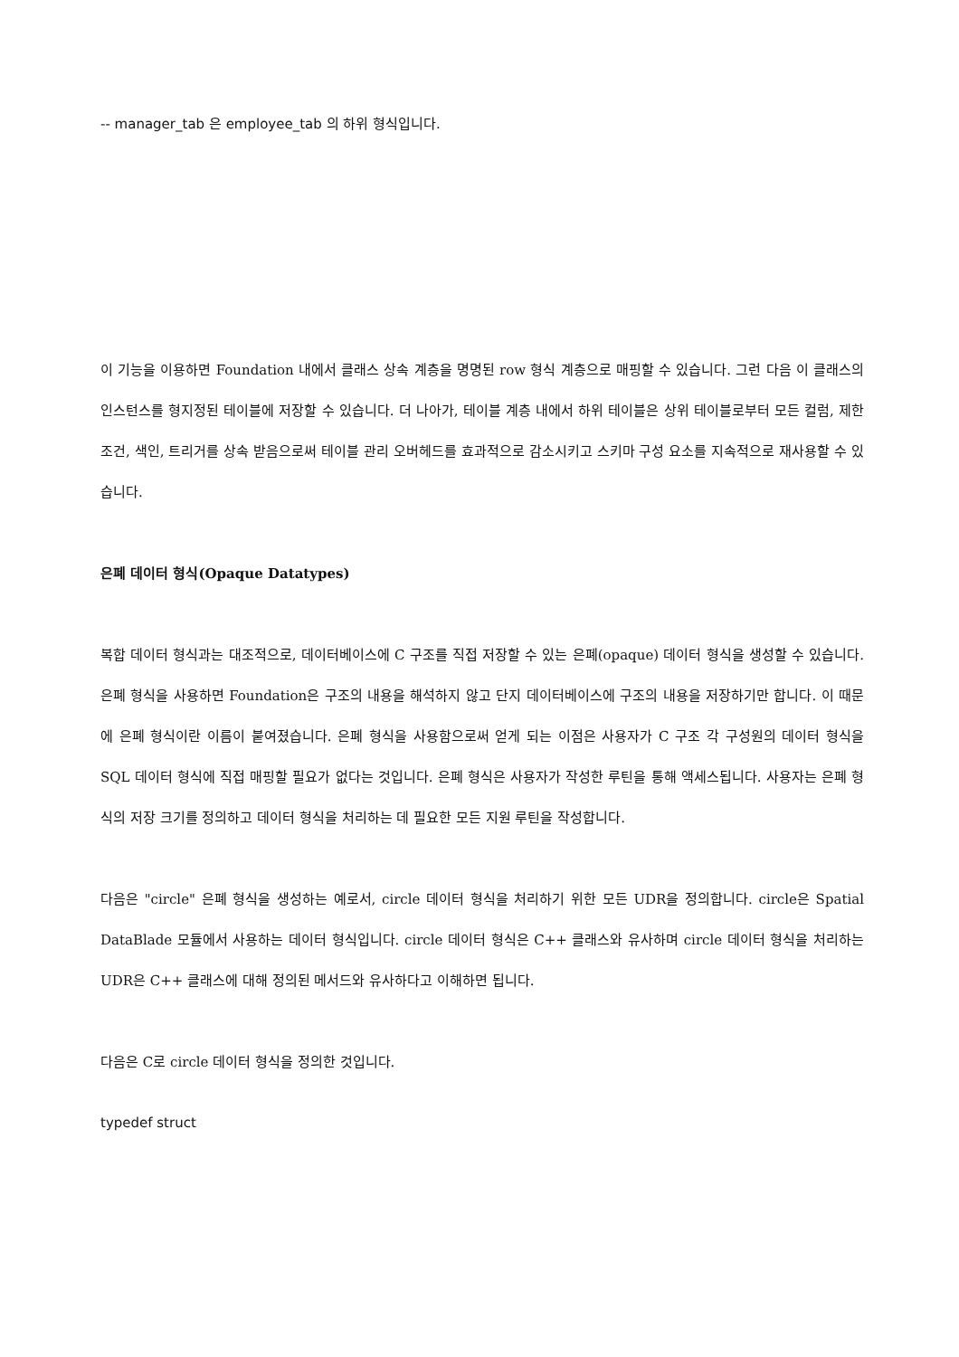-- manager_tab 은 employee_tab 의 하위 형식입니다.
이 기능을 이용하면 Foundation 내에서 클래스 상속 계층을 명명된 row 형식 계층으로 매핑할 수 있습니다. 그런 다음 이 클래스의 인스턴스를 형지정된 테이블에 저장할 수 있습니다. 더 나아가, 테이블 계층 내에서 하위 테이블은 상위 테이블로부터 모든 컬럼, 제한 조건, 색인, 트리거를 상속 받음으로써 테이블 관리 오버헤드를 효과적으로 감소시키고 스키마 구성 요소를 지속적으로 재사용할 수 있습니다.
은폐 데이터 형식(Opaque Datatypes)
복합 데이터 형식과는 대조적으로, 데이터베이스에 C 구조를 직접 저장할 수 있는 은폐(opaque) 데이터 형식을 생성할 수 있습니다. 은폐 형식을 사용하면 Foundation은 구조의 내용을 해석하지 않고 단지 데이터베이스에 구조의 내용을 저장하기만 합니다. 이 때문에 은폐 형식이란 이름이 붙여졌습니다. 은폐 형식을 사용함으로써 얻게 되는 이점은 사용자가 C 구조 각 구성원의 데이터 형식을 SQL 데이터 형식에 직접 매핑할 필요가 없다는 것입니다. 은폐 형식은 사용자가 작성한 루틴을 통해 액세스됩니다. 사용자는 은폐 형식의 저장 크기를 정의하고 데이터 형식을 처리하는 데 필요한 모든 지원 루틴을 작성합니다.
다음은 "circle" 은폐 형식을 생성하는 예로서, circle 데이터 형식을 처리하기 위한 모든 UDR을 정의합니다. circle은 Spatial DataBlade 모듈에서 사용하는 데이터 형식입니다. circle 데이터 형식은 C++ 클래스와 유사하며 circle 데이터 형식을 처리하는 UDR은 C++ 클래스에 대해 정의된 메서드와 유사하다고 이해하면 됩니다.
다음은 C로 circle 데이터 형식을 정의한 것입니다.
typedef struct